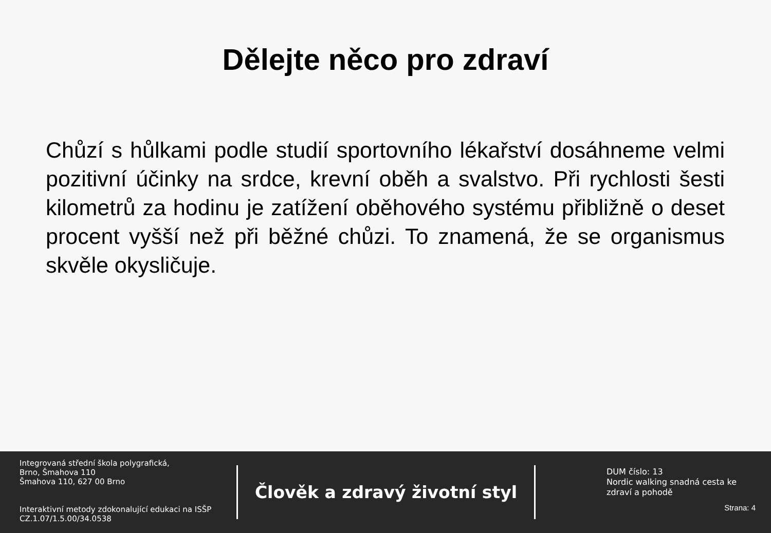Dělejte něco pro zdraví
Chůzí s hůlkami podle studií sportovního lékařství dosáhneme velmi pozitivní účinky na srdce, krevní oběh a svalstvo. Při rychlosti šesti kilometrů za hodinu je zatížení oběhového systému přibližně o deset procent vyšší než při běžné chůzi. To znamená, že se organismus skvěle okysličuje.
Integrovaná střední škola polygrafická,
Brno, Šmahova 110
Šmahova 110, 627 00 Brno
Interaktivní metody zdokonalující edukaci na ISŠP
CZ.1.07/1.5.00/34.0538
Člověk a zdravý životní styl
DUM číslo: 13
Nordic walking snadná cesta ke zdraví a pohodě
Strana: 4